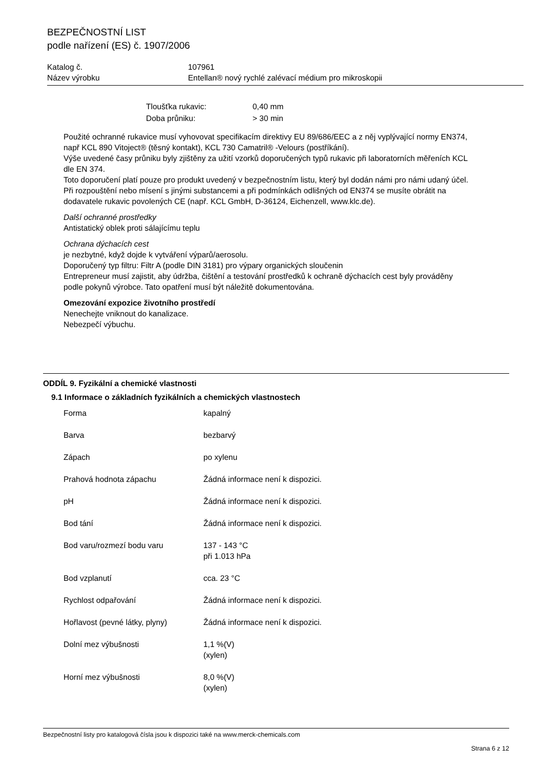BEZPEČNOSTNÍ LIST
podle nařízení (ES) č. 1907/2006
| Katalog č. | 107961 |
| Název výrobku | Entellan® nový rychlé zalévací médium pro mikroskopii |
| Tloušťka rukavic: | 0,40 mm |
| Doba průniku: | > 30 min |
Použité ochranné rukavice musí vyhovovat specifikacím direktivy EU 89/686/EEC a z něj vyplývající normy EN374, např KCL 890 Vitoject® (těsný kontakt), KCL 730 Camatril® -Velours (postříkání).
Výše uvedené časy průniku byly zjištěny za užití vzorků doporučených typů rukavic při laboratorních měřeních KCL dle EN 374.
Toto doporučení platí pouze pro produkt uvedený v bezpečnostním listu, který byl dodán námi pro námi udaný účel. Při rozpouštění nebo mísení s jinými substancemi a při podmínkách odlišných od EN374 se musíte obrátit na dodavatele rukavic povolených CE (např. KCL GmbH, D-36124, Eichenzell, www.klc.de).
Další ochranné prostředky
Antistatický oblek proti sálajícímu teplu
Ochrana dýchacích cest
je nezbytné, když dojde k vytváření výparů/aerosolu.
Doporučený typ filtru: Filtr A (podle DIN 3181) pro výpary organických sloučenin
Entrepreneur musí zajistit, aby údržba, čištění a testování prostředků k ochraně dýchacích cest byly prováděny podle pokynů výrobce. Tato opatření musí být náležitě dokumentována.
Omezování expozice životního prostředí
Nenechejte vniknout do kanalizace.
Nebezpečí výbuchu.
ODDÍL 9. Fyzikální a chemické vlastnosti
9.1 Informace o základních fyzikálních a chemických vlastnostech
| Forma | kapalný |
| Barva | bezbarvý |
| Zápach | po xylenu |
| Prahová hodnota zápachu | Žádná informace není k dispozici. |
| pH | Žádná informace není k dispozici. |
| Bod tání | Žádná informace není k dispozici. |
| Bod varu/rozmezí bodu varu | 137 - 143 °C při 1.013 hPa |
| Bod vzplanutí | cca. 23 °C |
| Rychlost odpařování | Žádná informace není k dispozici. |
| Hořlavost (pevné látky, plyny) | Žádná informace není k dispozici. |
| Dolní mez výbušnosti | 1,1 %(V) (xylen) |
| Horní mez výbušnosti | 8,0 %(V) (xylen) |
Bezpečnostní listy pro katalogová čísla jsou k dispozici také na www.merck-chemicals.com
Strana 6 z 12